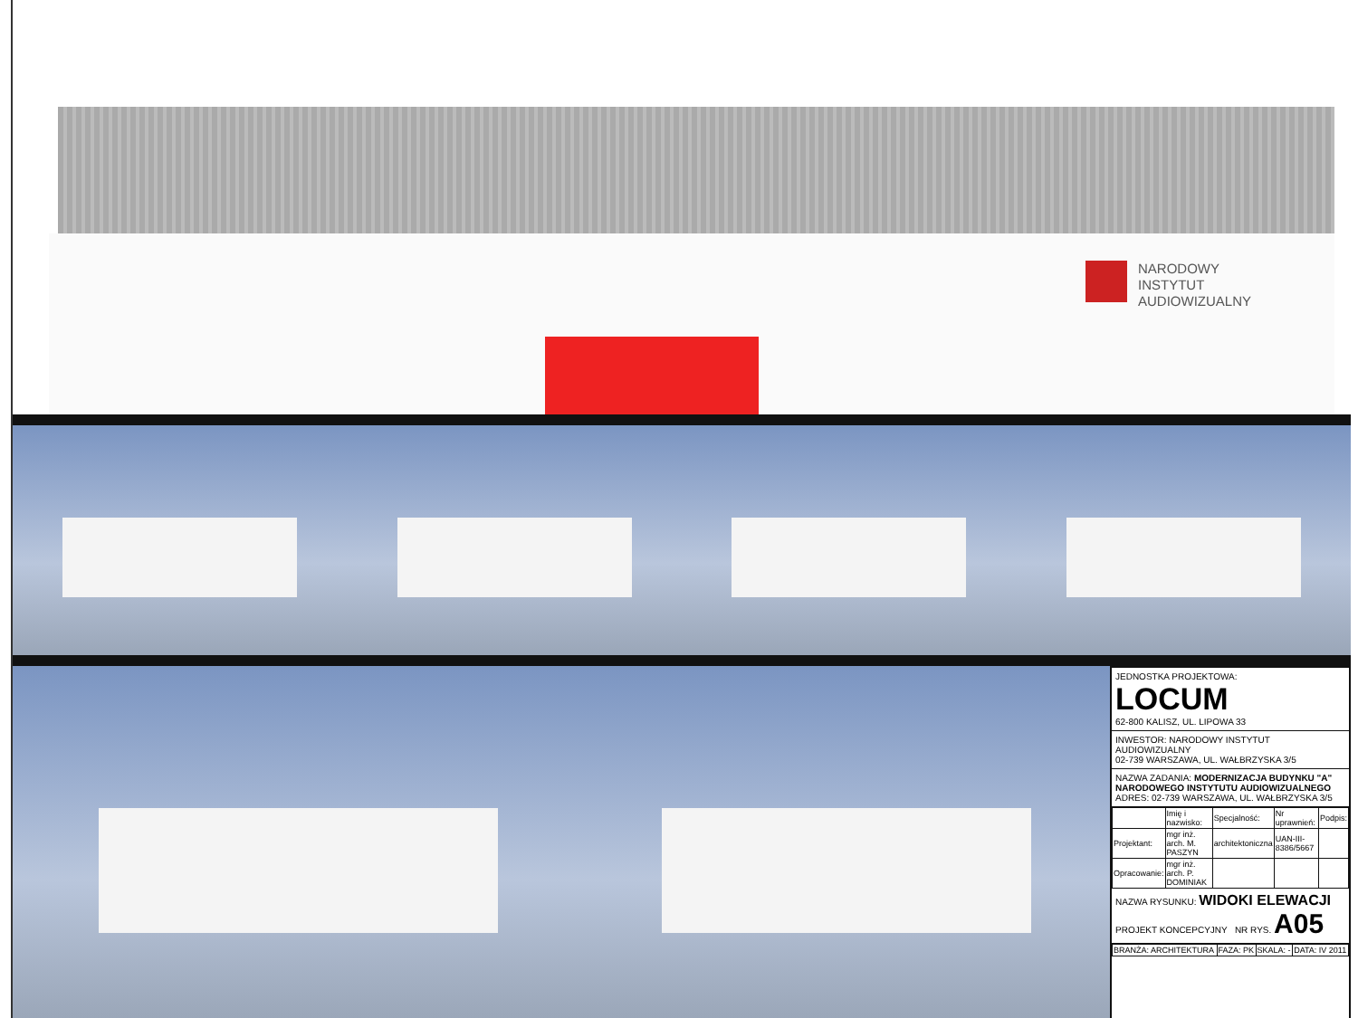NARODOWY
INSTYTUT
AUDIOWIZUALNY
JEDNOSTKA PROJEKTOWA: LOCUM
62-800 KALISZ, UL. LIPOWA 33
INWESTOR: NARODOWY INSTYTUT AUDIOWIZUALNY
02-739 WARSZAWA, UL. WAŁBRZYSKA 3/5
NAZWA ZADANIA: MODERNIZACJA BUDYNKU "A" NARODOWEGO INSTYTUTU AUDIOWIZUALNEGO
ADRES: 02-739 WARSZAWA, UL. WAŁBRZYSKA 3/5
| | Imię i nazwisko: | Specjalność: | Nr uprawnień: | Podpis: |
| Projektant: | mgr inż. arch. M. PASZYN | architektoniczna | UAN-III-8386/5667 | |
| Opracowanie: | mgr inż. arch. P. DOMINIAK | | | |
NAZWA RYSUNKU: WIDOKI ELEWACJI PROJEKT KONCEPCYJNY NR RYS. A05
| BRANŻA: ARCHITEKTURA | FAZA: PK | SKALA: - | DATA: IV 2011 |